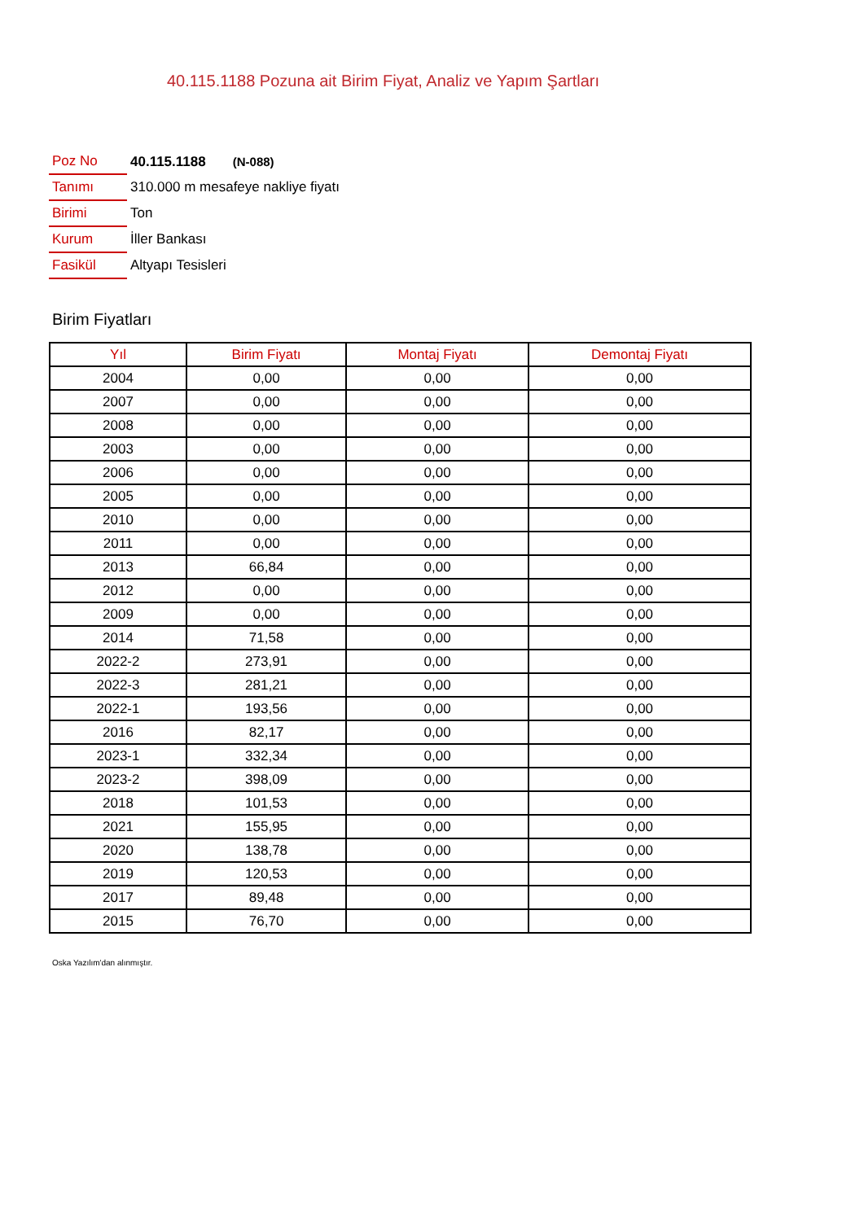40.115.1188 Pozuna ait Birim Fiyat, Analiz ve Yapım Şartları
| Poz No | 40.115.1188 (N-088) |
| Tanımı | 310.000 m mesafeye nakliye fiyatı |
| Birimi | Ton |
| Kurum | İller Bankası |
| Fasikül | Altyapı Tesisleri |
Birim Fiyatları
| Yıl | Birim Fiyatı | Montaj Fiyatı | Demontaj Fiyatı |
| --- | --- | --- | --- |
| 2004 | 0,00 | 0,00 | 0,00 |
| 2007 | 0,00 | 0,00 | 0,00 |
| 2008 | 0,00 | 0,00 | 0,00 |
| 2003 | 0,00 | 0,00 | 0,00 |
| 2006 | 0,00 | 0,00 | 0,00 |
| 2005 | 0,00 | 0,00 | 0,00 |
| 2010 | 0,00 | 0,00 | 0,00 |
| 2011 | 0,00 | 0,00 | 0,00 |
| 2013 | 66,84 | 0,00 | 0,00 |
| 2012 | 0,00 | 0,00 | 0,00 |
| 2009 | 0,00 | 0,00 | 0,00 |
| 2014 | 71,58 | 0,00 | 0,00 |
| 2022-2 | 273,91 | 0,00 | 0,00 |
| 2022-3 | 281,21 | 0,00 | 0,00 |
| 2022-1 | 193,56 | 0,00 | 0,00 |
| 2016 | 82,17 | 0,00 | 0,00 |
| 2023-1 | 332,34 | 0,00 | 0,00 |
| 2023-2 | 398,09 | 0,00 | 0,00 |
| 2018 | 101,53 | 0,00 | 0,00 |
| 2021 | 155,95 | 0,00 | 0,00 |
| 2020 | 138,78 | 0,00 | 0,00 |
| 2019 | 120,53 | 0,00 | 0,00 |
| 2017 | 89,48 | 0,00 | 0,00 |
| 2015 | 76,70 | 0,00 | 0,00 |
Oska Yazılım'dan alınmıştır.